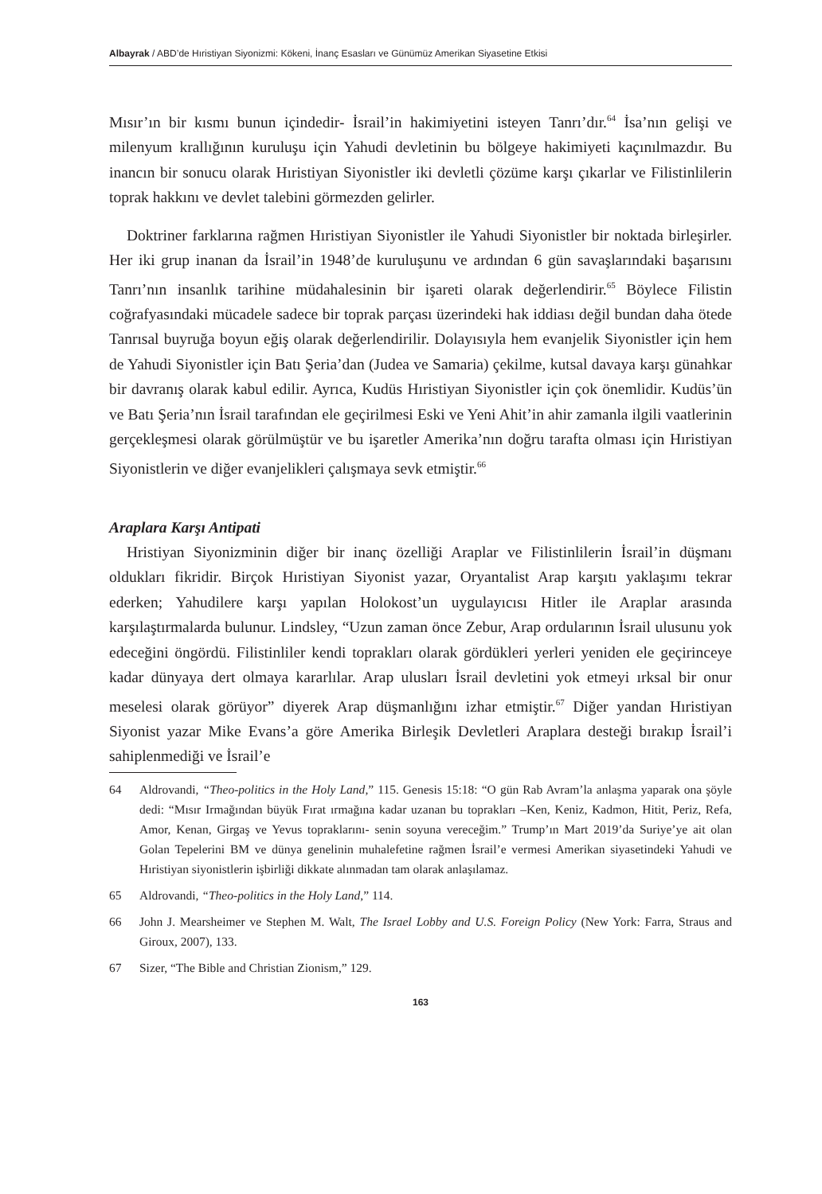Albayrak / ABD’de Hıristiyan Siyonizmi: Kökeni, İnanç Esasları ve Günümüz Amerikan Siyasetine Etkisi
Mısır’ın bir kısmı bunun içindedir- İsrail’in hakimiyetini isteyen Tanrı’dır.<sup>64</sup> İsa’nın gelişi ve milenyum krallığının kuruluşu için Yahudi devletinin bu bölgeye hakimiyeti kaçınılmazdır. Bu inancın bir sonucu olarak Hıristiyan Siyonistler iki devletli çözüme karşı çıkarlar ve Filistinlilerin toprak hakkını ve devlet talebini görmezden gelirler.
Doktriner farklarına rağmen Hıristiyan Siyonistler ile Yahudi Siyonistler bir noktada birleşirler. Her iki grup inanan da İsrail’in 1948’de kuruluşunu ve ardından 6 gün savaşlarındaki başarısını Tanrı’nın insanlık tarihine müdahalesinin bir işareti olarak değerlendirir.<sup>65</sup> Böylece Filistin coğrafyasındaki mücadele sadece bir toprak parçası üzerindeki hak iddiası değil bundan daha ötede Tanrısal buyruğa boyun eğiş olarak değerlendirilir. Dolayısıyla hem evanjelik Siyonistler için hem de Yahudi Siyonistler için Batı Şeria’dan (Judea ve Samaria) çekilme, kutsal davaya karşı günahkar bir davranış olarak kabul edilir. Ayrıca, Kudüs Hıristiyan Siyonistler için çok önemlidir. Kudüs’ün ve Batı Şeria’nın İsrail tarafından ele geçirilmesi Eski ve Yeni Ahit’in ahir zamanla ilgili vaatlerinin gerçekleşmesi olarak görülmüştür ve bu işaretler Amerika’nın doğru tarafta olması için Hıristiyan Siyonistlerin ve diğer evanjelikleri çalışmaya sevk etmiştir.<sup>66</sup>
Araplara Karşı Antipati
Hristiyan Siyonizminin diğer bir inanç özelliği Araplar ve Filistinlilerin İsrail’in düşmanı oldukları fikridir. Birçok Hıristiyan Siyonist yazar, Oryantalist Arap karşıtı yaklaşımı tekrar ederken; Yahudilere karşı yapılan Holokost’un uygulayıcısı Hitler ile Araplar arasında karşılaştırmalarda bulunur. Lindsley, “Uzun zaman önce Zebur, Arap ordularının İsrail ulusunu yok edeceğini öngördü. Filistinliler kendi toprakları olarak gördükleri yerleri yeniden ele geçirinceye kadar dünyaya dert olmaya kararlılar. Arap ulusları İsrail devletini yok etmeyi ırksal bir onur meselesi olarak görüyor” diyerek Arap düşmanlığını izhar etmiştir.<sup>67</sup> Diğer yandan Hıristiyan Siyonist yazar Mike Evans’a göre Amerika Birleşik Devletleri Araplara desteği bırakıp İsrail’i sahiplenmediği ve İsrail’e
64 Aldrovandi, “Theo-politics in the Holy Land,” 115. Genesis 15:18: “O gün Rab Avram’la anlaşma yaparak ona şöyle dedi: “Mısır Irmağından büyük Fırat ırmağına kadar uzanan bu toprakları –Ken, Keniz, Kadmon, Hitit, Periz, Refa, Amor, Kenan, Girgaş ve Yevus topraklarını- senin soyuna vereceğim.” Trump’ın Mart 2019’da Suriye’ye ait olan Golan Tepelerini BM ve dünya genelinin muhalefetine rağmen İsrail’e vermesi Amerikan siyasetindeki Yahudi ve Hıristiyan siyonistlerin işbirliği dikkate alınmadan tam olarak anlaşılamaz.
65 Aldrovandi, “Theo-politics in the Holy Land,” 114.
66 John J. Mearsheimer ve Stephen M. Walt, The Israel Lobby and U.S. Foreign Policy (New York: Farra, Straus and Giroux, 2007), 133.
67 Sizer, “The Bible and Christian Zionism,” 129.
163